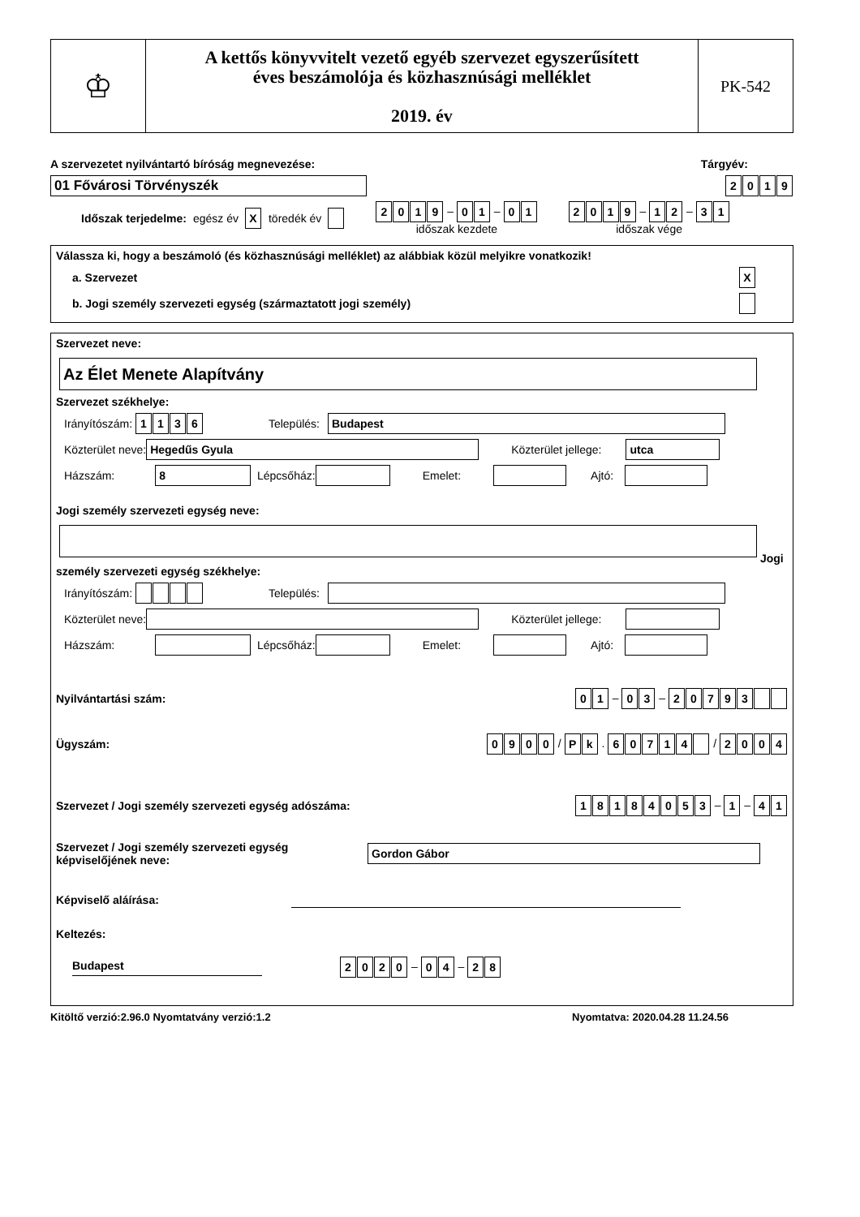♔
A kettős könyvvitelt vezető egyéb szervezet egyszerűsített
éves beszámolója és közhasznúsági melléklet
2019. év
PK-542
A szervezetet nyilvántartó bíróság megnevezése: Tárgyév:
01 Fővárosi Törvényszék 2019
Időszak terjedelme: egész év X töredék év 2019 – 0 1 – 0 1
időszak kezdete 2019 – 1 2 – 3 1
időszak vége
Válassza ki, hogy a beszámoló (és közhasznúsági melléklet) az alábbiak közül melyikre vonatkozik!
a. Szervezet X
b. Jogi személy szervezeti egység (származtatott jogi személy)
Szervezet neve:
Az Élet Menete Alapítvány
Szervezet székhelye:
Irányítószám: 1136 Település: Budapest
Közterület neve: Hegedűs Gyula Közterület jellege: utca
Házszám: 8 Lépcsőház: Emelet: Ajtó:
Jogi személy szervezeti egység neve:
Jogi személy szervezeti egység székhelye:
Irányítószám: Település:
Közterület neve: Közterület jellege:
Házszám: Lépcsőház: Emelet: Ajtó:
Nyilvántartási szám: 0 1 – 0 3 – 20793
Ügyszám: 0900 / P k . 60714 / 2004
Szervezet / Jogi személy szervezeti egység adószáma: 18184053 – 1 – 4 1
Szervezet / Jogi személy szervezeti egység
képviselőjének neve: Gordon Gábor
Képviselő aláírása:
Keltezés:
Budapest 2020 – 0 4 – 2 8
Kitöltő verzió:2.96.0 Nyomtatvány verzió:1.2 Nyomtatva: 2020.04.28 11.24.56